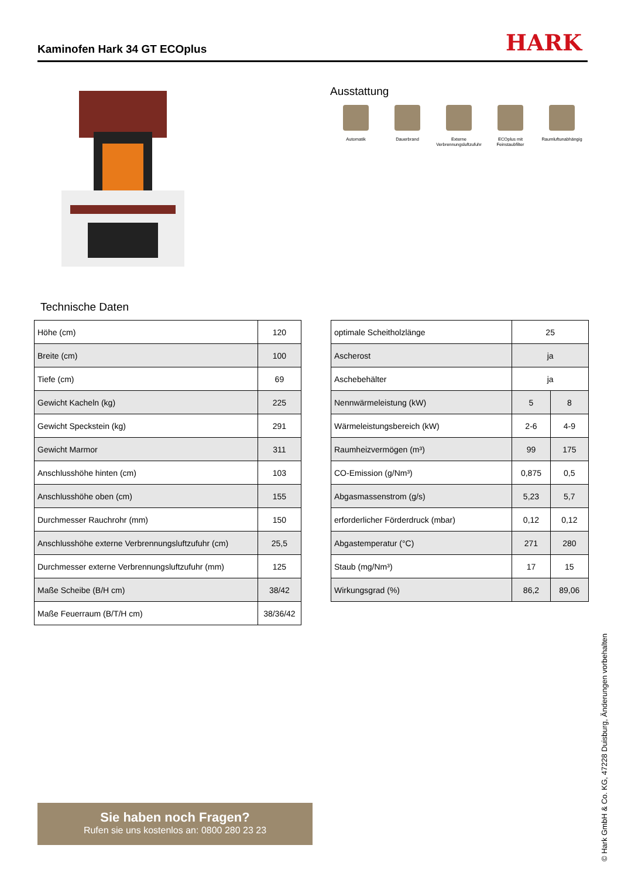Kaminofen Hark 34 GT ECOplus HARK
Ausstattung
Automatik Dauerbrand Externe Verbrennungsluftzufuhr
ECOplus mit Feinstaubfilter
Raumluftunabhängig
Technische Daten
| Höhe (cm) | 120 |
| Breite (cm) | 100 |
| Tiefe (cm) | 69 |
| Gewicht Kacheln (kg) | 225 |
| Gewicht Speckstein (kg) | 291 |
| Gewicht Marmor | 311 |
| Anschlusshöhe hinten (cm) | 103 |
| Anschlusshöhe oben (cm) | 155 |
| Durchmesser Rauchrohr (mm) | 150 |
| Anschlusshöhe externe Verbrennungsluftzufuhr (cm) | 25,5 |
| Durchmesser externe Verbrennungsluftzufuhr (mm) | 125 |
| Maße Scheibe (B/H cm) | 38/42 |
| Maße Feuerraum (B/T/H cm) | 38/36/42 |
| optimale Scheitholzlänge | 25 | |
| Ascherost | ja | |
| Aschebehälter | ja | |
| Nennwärmeleistung (kW) | 5 | 8 |
| Wärmeleistungsbereich (kW) | 2-6 | 4-9 |
| Raumheizvermögen (m³) | 99 | 175 |
| CO-Emission (g/Nm³) | 0,875 | 0,5 |
| Abgasmassenstrom (g/s) | 5,23 | 5,7 |
| erforderlicher Förderdruck (mbar) | 0,12 | 0,12 |
| Abgastemperatur (°C) | 271 | 280 |
| Staub (mg/Nm³) | 17 | 15 |
| Wirkungsgrad (%) | 86,2 | 89,06 |
Sie haben noch Fragen?
Rufen sie uns kostenlos an: 0800 280 23 23
© Hark GmbH & Co. KG, 47228 Duisburg, Änderungen vorbehalten